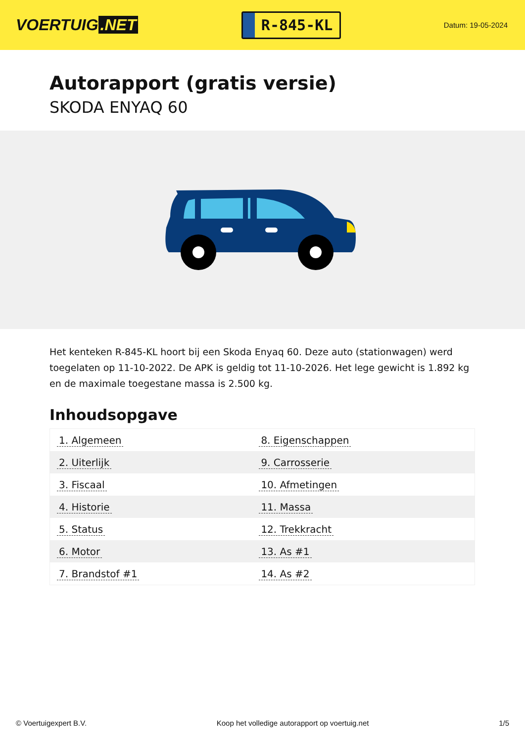VOERTUIG.NET
R-845-KL
Datum: 19-05-2024
Autorapport (gratis versie)
SKODA ENYAQ 60
Het kenteken R-845-KL hoort bij een Skoda Enyaq 60. Deze auto (stationwagen) werd toegelaten op 11-10-2022. De APK is geldig tot 11-10-2026. Het lege gewicht is 1.892 kg en de maximale toegestane massa is 2.500 kg.
Inhoudsopgave
| 1. Algemeen | 8. Eigenschappen |
| 2. Uiterlijk | 9. Carrosserie |
| 3. Fiscaal | 10. Afmetingen |
| 4. Historie | 11. Massa |
| 5. Status | 12. Trekkracht |
| 6. Motor | 13. As #1 |
| 7. Brandstof #1 | 14. As #2 |
© Voertuigexpert B.V. Koop het volledige autorapport op voertuig.net 1/5